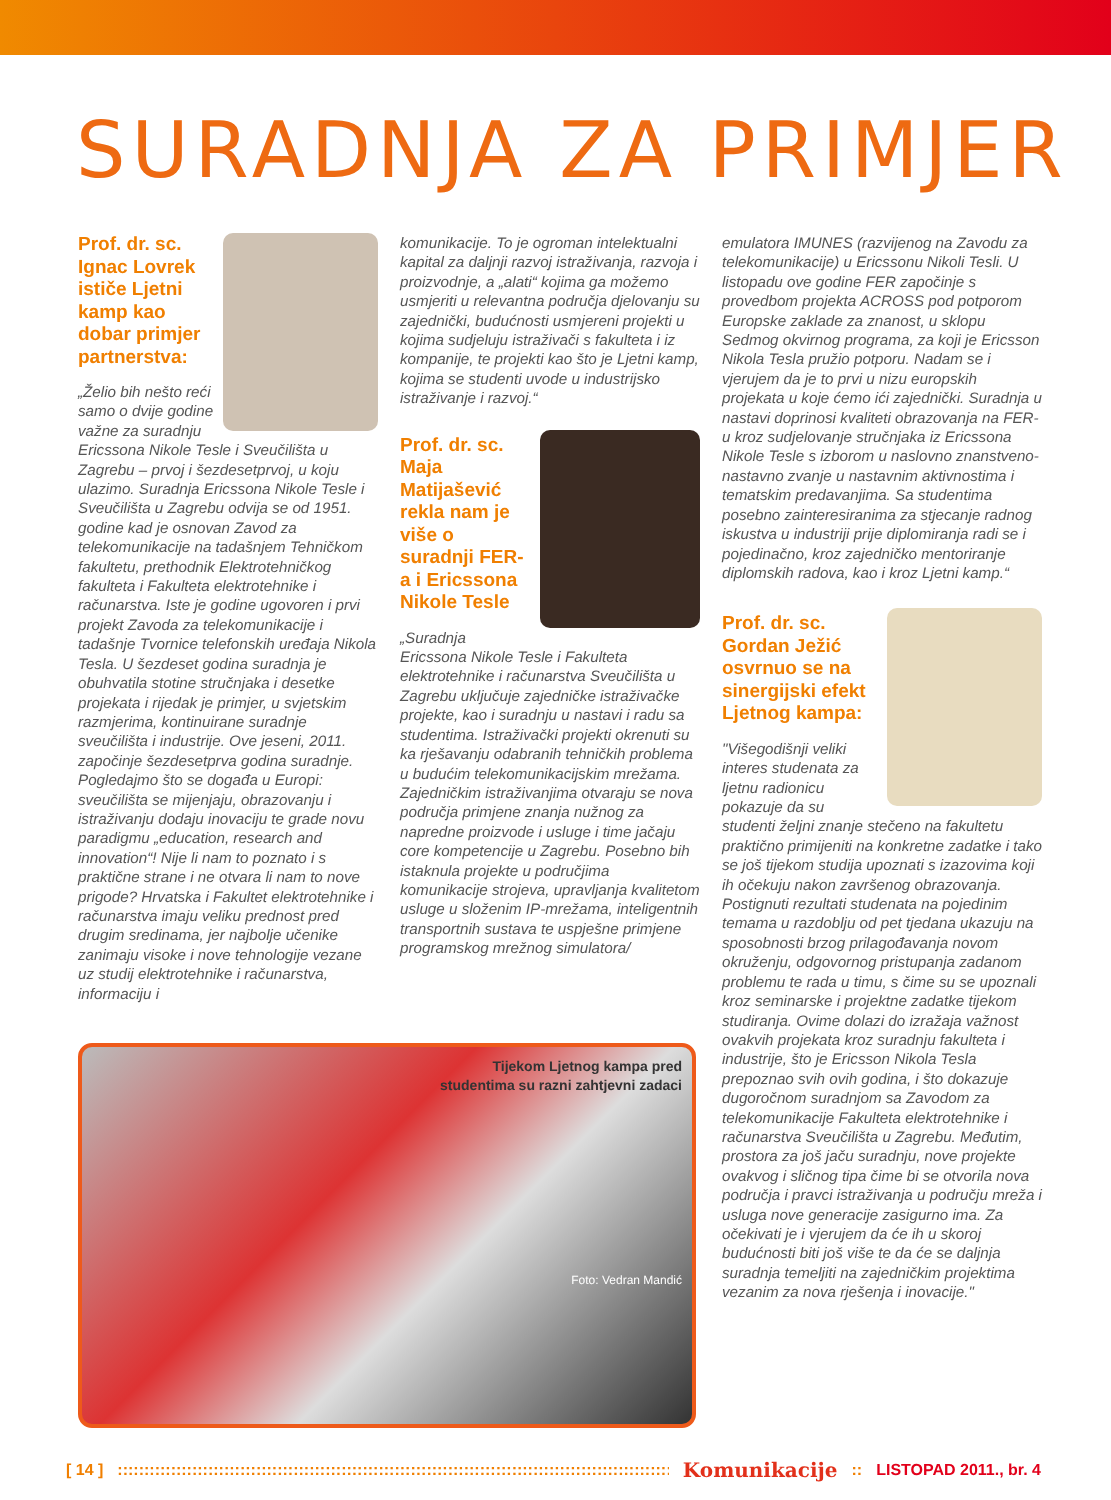SURADNJA ZA PRIMJER
Prof. dr. sc. Ignac Lovrek ističe Ljetni kamp kao dobar primjer partnerstva:
„Želio bih nešto reći samo o dvije godine važne za suradnju Ericssona Nikole Tesle i Sveučilišta u Zagrebu – prvoj i šezdesetprvoj, u koju ulazimo. Suradnja Ericssona Nikole Tesle i Sveučilišta u Zagrebu odvija se od 1951. godine kad je osnovan Zavod za telekomunikacije na tadašnjem Tehničkom fakultetu, prethodnik Elektrotehničkog fakulteta i Fakulteta elektrotehnike i računarstva. Iste je godine ugovoren i prvi projekt Zavoda za telekomunikacije i tadašnje Tvornice telefonskih uređaja Nikola Tesla. U šezdeset godina suradnja je obuhvatila stotine stručnjaka i desetke projekata i rijedak je primjer, u svjetskim razmjerima, kontinuirane suradnje sveučilišta i industrije. Ove jeseni, 2011. započinje šezdesetprva godina suradnje. Pogledajmo što se događa u Europi: sveučilišta se mijenjaju, obrazovanju i istraživanju dodaju inovaciju te grade novu paradigmu „education, research and innovation“! Nije li nam to poznato i s praktične strane i ne otvara li nam to nove prigode? Hrvatska i Fakultet elektrotehnike i računarstva imaju veliku prednost pred drugim sredinama, jer najbolje učenike zanimaju visoke i nove tehnologije vezane uz studij elektrotehnike i računarstva, informaciju i
Tijekom Ljetnog kampa pred
studentima su razni zahtjevni zadaci
Foto: Vedran Mandić
komunikacije. To je ogroman intelektualni kapital za daljnji razvoj istraživanja, razvoja i proizvodnje, a „alati“ kojima ga možemo usmjeriti u relevantna područja djelovanju su zajednički, budućnosti usmjereni projekti u kojima sudjeluju istraživači s fakulteta i iz kompanije, te projekti kao što je Ljetni kamp, kojima se studenti uvode u industrijsko istraživanje i razvoj.“
Prof. dr. sc. Maja Matijašević rekla nam je više o suradnji FER-a i Ericssona Nikole Tesle
„Suradnja Ericssona Nikole Tesle i Fakulteta elektrotehnike i računarstva Sveučilišta u Zagrebu uključuje zajedničke istraživačke projekte, kao i suradnju u nastavi i radu sa studentima. Istraživački projekti okrenuti su ka rješavanju odabranih tehničkih problema u budućim telekomunikacijskim mrežama. Zajedničkim istraživanjima otvaraju se nova područja primjene znanja nužnog za napredne proizvode i usluge i time jačaju core kompetencije u Zagrebu. Posebno bih istaknula projekte u područjima komunikacije strojeva, upravljanja kvalitetom usluge u složenim IP-mrežama, inteligentnih transportnih sustava te uspješne primjene programskog mrežnog simulatora/
emulatora IMUNES (razvijenog na Zavodu za telekomunikacije) u Ericssonu Nikoli Tesli. U listopadu ove godine FER započinje s provedbom projekta ACROSS pod potporom Europske zaklade za znanost, u sklopu Sedmog okvirnog programa, za koji je Ericsson Nikola Tesla pružio potporu. Nadam se i vjerujem da je to prvi u nizu europskih projekata u koje ćemo ići zajednički. Suradnja u nastavi doprinosi kvaliteti obrazovanja na FER-u kroz sudjelovanje stručnjaka iz Ericssona Nikole Tesle s izborom u naslovno znanstveno-nastavno zvanje u nastavnim aktivnostima i tematskim predavanjima. Sa studentima posebno zainteresiranima za stjecanje radnog iskustva u industriji prije diplomiranja radi se i pojedinačno, kroz zajedničko mentoriranje diplomskih radova, kao i kroz Ljetni kamp.“
Prof. dr. sc. Gordan Ježić osvrnuo se na sinergijski efekt Ljetnog kampa:
"Višegodišnji veliki interes studenata za ljetnu radionicu pokazuje da su studenti željni znanje stečeno na fakultetu praktično primijeniti na konkretne zadatke i tako se još tijekom studija upoznati s izazovima koji ih očekuju nakon završenog obrazovanja. Postignuti rezultati studenata na pojedinim temama u razdoblju od pet tjedana ukazuju na sposobnosti brzog prilagođavanja novom okruženju, odgovornog pristupanja zadanom problemu te rada u timu, s čime su se upoznali kroz seminarske i projektne zadatke tijekom studiranja. Ovime dolazi do izražaja važnost ovakvih projekata kroz suradnju fakulteta i industrije, što je Ericsson Nikola Tesla prepoznao svih ovih godina, i što dokazuje dugoročnom suradnjom sa Zavodom za telekomunikacije Fakulteta elektrotehnike i računarstva Sveučilišta u Zagrebu. Međutim, prostora za još jaču suradnju, nove projekte ovakvog i sličnog tipa čime bi se otvorila nova područja i pravci istraživanja u području mreža i usluga nove generacije zasigurno ima. Za očekivati je i vjerujem da će ih u skoroj budućnosti biti još više te da će se daljnja suradnja temeljiti na zajedničkim projektima vezanim za nova rješenja i inovacije."
[ 14 ]:::::::::::::::::::::::::::::::::::::::::::::::::::::::::::::::::::::::::::::::::::::::::::::::::::::::::::::::: Komunikacije:: LISTOPAD 2011., br. 4